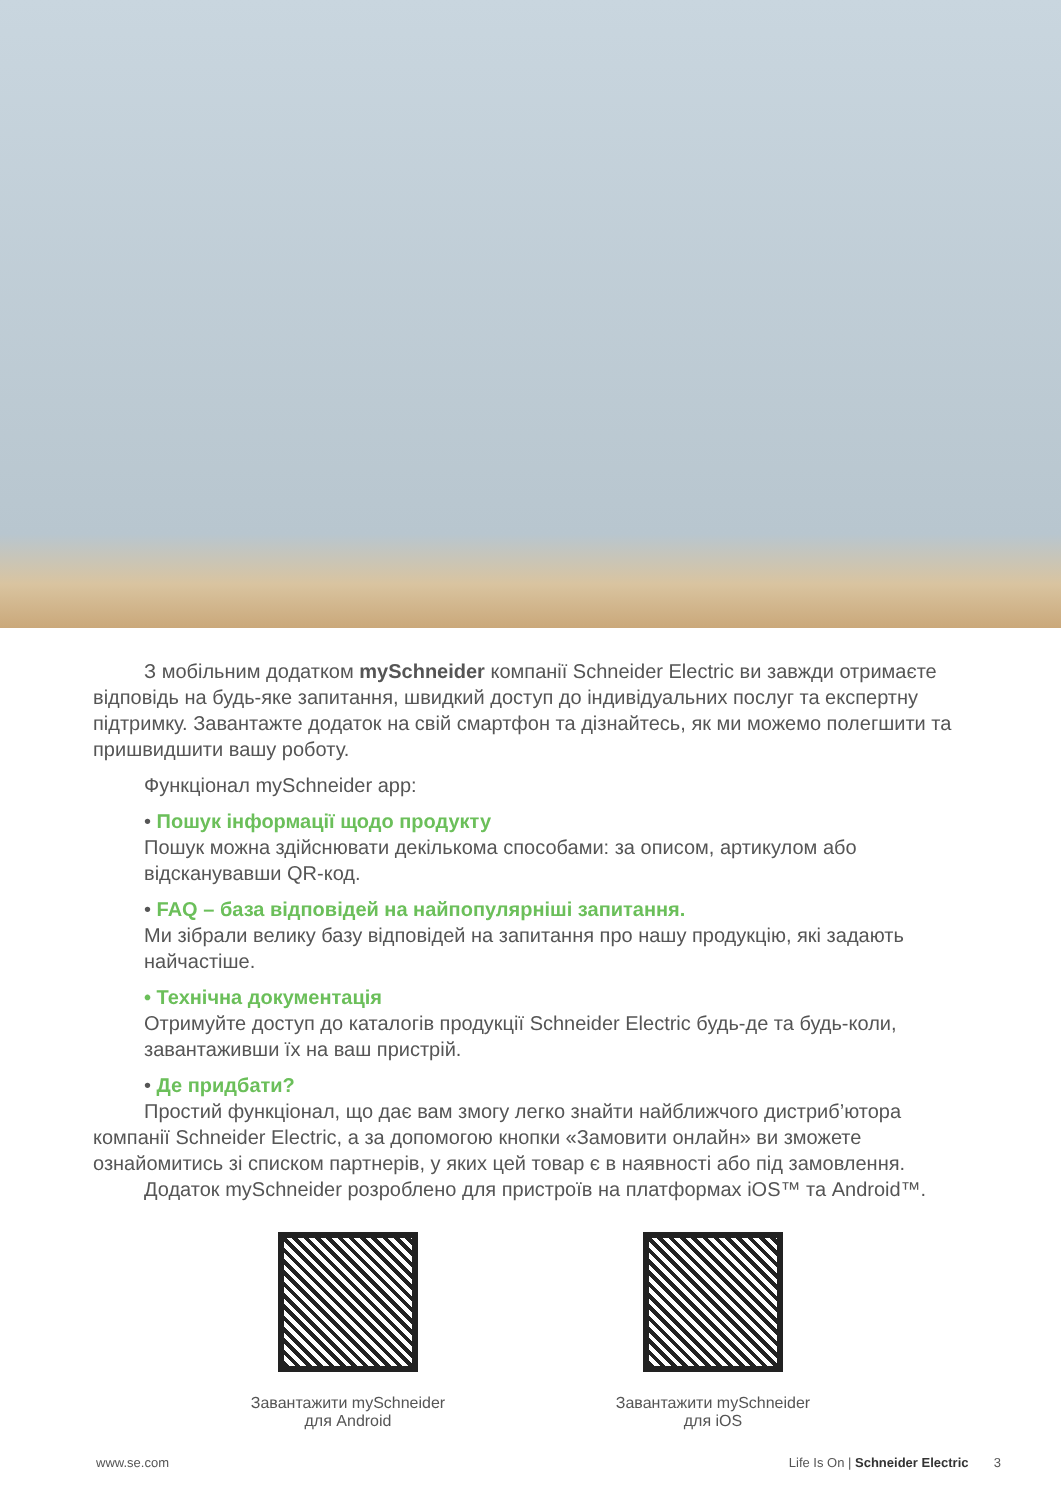З мобільним додатком mySchneider компанії Schneider Electric ви завжди отримаєте
відповідь на будь-яке запитання, швидкий доступ до індивідуальних послуг та експертну підтримку. Завантажте додаток на свій смартфон та дізнайтесь, як ми можемо полегшити та пришвидшити вашу роботу.
Функціонал mySchneider app:
• Пошук інформації щодо продукту
Пошук можна здійснювати декількома способами: за описом, артикулом або відсканувавши QR-код.
• FAQ – база відповідей на найпопулярніші запитання.
Ми зібрали велику базу відповідей на запитання про нашу продукцію, які задають найчастіше.
• Технічна документація
Отримуйте доступ до каталогів продукції Schneider Electric будь-де та будь-коли, завантаживши їх на ваш пристрій.
• Де придбати?
Простий функціонал, що дає вам змогу легко знайти найближчого дистриб’ютора
компанії Schneider Electric, а за допомогою кнопки «Замовити онлайн» ви зможете ознайомитись зі списком партнерів, у яких цей товар є в наявності або під замовлення.
Додаток mySchneider розроблено для пристроїв на платформах iOS™ та Android™.
Завантажити mySchneider
для Android
Завантажити mySchneider
для iOS
www.se.com Life Is On | Schneider Electric 3